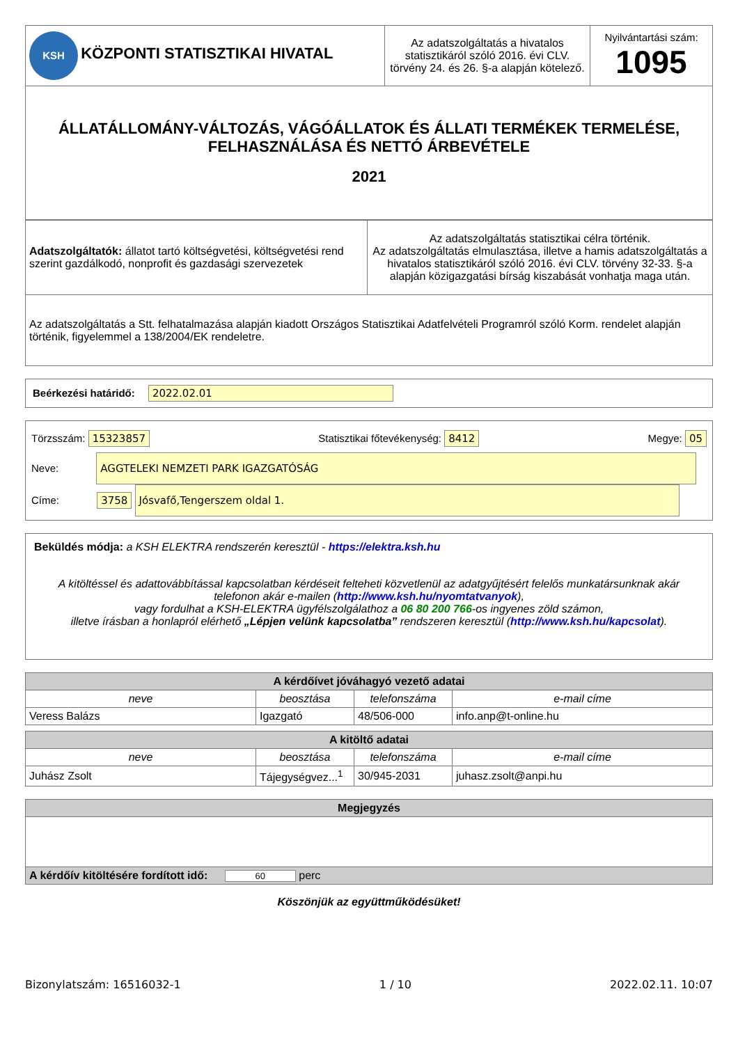| KSH KÖZPONTI STATISZTIKAI HIVATAL | Az adatszolgáltatás a hivatalos statisztikáról szóló 2016. évi CLV. törvény 24. és 26. §-a alapján kötelező. | Nyilvántartási szám: 1095 |
| ÁLLATÁLLOMÁNY-VÁLTOZÁS, VÁGÓÁLLATOK ÉS ÁLLATI TERMÉKEK TERMELÉSE, FELHASZNÁLÁSA ÉS NETTÓ ÁRBEVÉTELE 2021 | | |
| Adatszolgáltatók: állatot tartó költségvetési, költségvetési rend szerint gazdálkodó, nonprofit és gazdasági szervezetek | Az adatszolgáltatás statisztikai célra történik. Az adatszolgáltatás elmulasztása, illetve a hamis adatszolgáltatás a hivatalos statisztikáról szóló 2016. évi CLV. törvény 32-33. §-a alapján közigazgatási bírság kiszabását vonhatja maga után. |
| Az adatszolgáltatás a Stt. felhatalmazása alapján kiadott Országos Statisztikai Adatfelvételi Programról szóló Korm. rendelet alapján történik, figyelemmel a 138/2004/EK rendeletre. | |
Beérkezési határidő: 2022.02.01
Törzsszám: 15323857 Statisztikai főtevékenység: 8412 Megye: 05
Neve: AGGTELEKI NEMZETI PARK IGAZGATÓSÁG
Címe: 3758 Jósvafő,Tengerszem oldal 1.
Beküldés módja: a KSH ELEKTRA rendszerén keresztül - https://elektra.ksh.hu
A kitöltéssel és adattovábbítással kapcsolatban kérdéseit felteheti közvetlenül az adatgyűjtésért felelős munkatársunknak akár telefonon akár e-mailen (http://www.ksh.hu/nyomtatvanyok),
vagy fordulhat a KSH-ELEKTRA ügyfélszolgálathoz a 06 80 200 766-os ingyenes zöld számon,
illetve írásban a honlapról elérhető „Lépjen velünk kapcsolatba” rendszeren keresztül (http://www.ksh.hu/kapcsolat).
| A kérdőívet jóváhagyó vezető adatai | | | |
| neve | beosztása | telefonszáma | e-mail címe |
| Veress Balázs | Igazgató | 48/506-000 | info.anp@t-online.hu |
| A kitöltő adatai | | | |
| neve | beosztása | telefonszáma | e-mail címe |
| Juhász Zsolt | Tájegységvez...<sup>1</sup> | 30/945-2031 | juhasz.zsolt@anpi.hu |
| Megjegyzés |
| A kérdőív kitöltésére fordított idő: 60 perc |
Köszönjük az együttműködésüket!
Bizonylatszám: 16516032-1 1 / 10 2022.02.11. 10:07